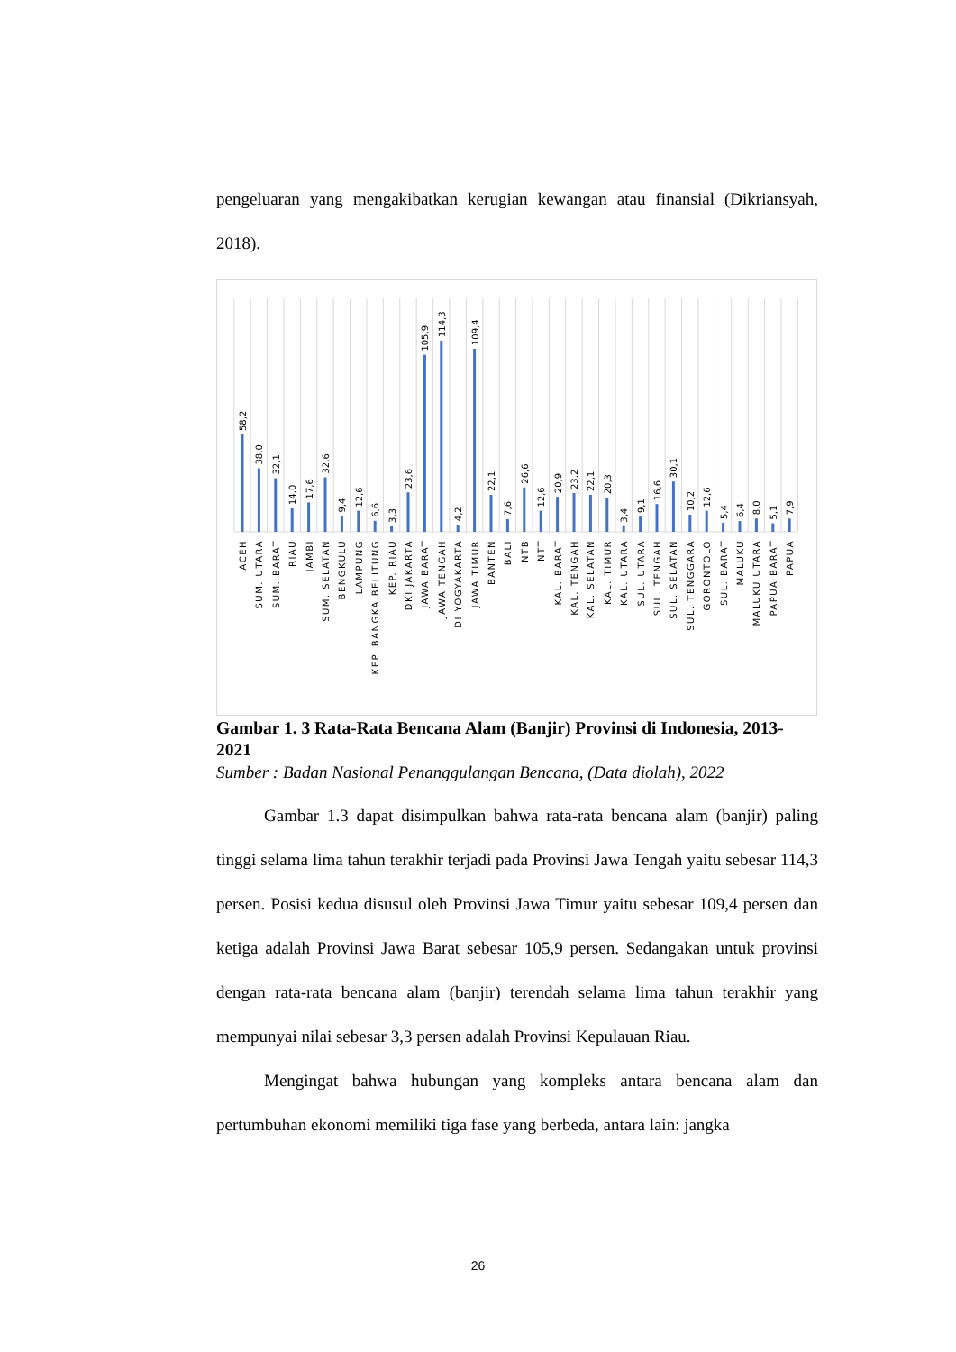pengeluaran yang mengakibatkan kerugian kewangan atau finansial (Dikriansyah, 2018).
58,2
38,0
32,1
14,0
17,6
32,6
9,4
12,6
6,6
3,3
23,6
105,9
114,3
4,2
109,4
22,1
7,6
26,6
12,6
20,9
23,2
22,1
20,3
3,4
9,1
16,6
30,1
10,2
12,6
5,4
6,4
8,0
5,1
7,9
ACEH
SUM. UTARA
SUM. BARAT
RIAU
JAMBI
SUM. SELATAN
BENGKULU
LAMPUNG
KEP. BANGKA BELITUNG
KEP. RIAU
DKI JAKARTA
JAWA BARAT
JAWA TENGAH
DI YOGYAKARTA
JAWA TIMUR
BANTEN
BALI
NTB
NTT
KAL. BARAT
KAL. TENGAH
KAL. SELATAN
KAL. TIMUR
KAL. UTARA
SUL. UTARA
SUL. TENGAH
SUL. SELATAN
SUL. TENGGARA
GORONTOLO
SUL. BARAT
MALUKU
MALUKU UTARA
PAPUA BARAT
PAPUA
Gambar 1. 3 Rata-Rata Bencana Alam (Banjir) Provinsi di Indonesia, 2013-2021
Sumber : Badan Nasional Penanggulangan Bencana, (Data diolah), 2022
Gambar 1.3 dapat disimpulkan bahwa rata-rata bencana alam (banjir) paling tinggi selama lima tahun terakhir terjadi pada Provinsi Jawa Tengah yaitu sebesar 114,3 persen. Posisi kedua disusul oleh Provinsi Jawa Timur yaitu sebesar 109,4 persen dan ketiga adalah Provinsi Jawa Barat sebesar 105,9 persen. Sedangakan untuk provinsi dengan rata-rata bencana alam (banjir) terendah selama lima tahun terakhir yang mempunyai nilai sebesar 3,3 persen adalah Provinsi Kepulauan Riau.
Mengingat bahwa hubungan yang kompleks antara bencana alam dan pertumbuhan ekonomi memiliki tiga fase yang berbeda, antara lain: jangka
26